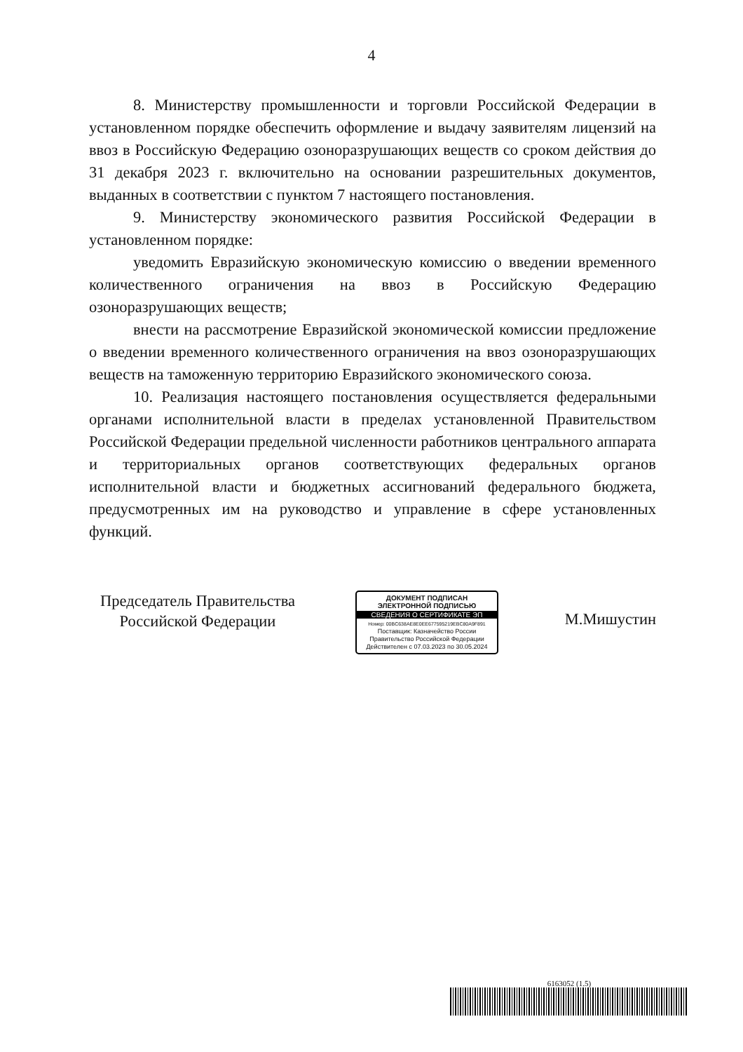4
8. Министерству промышленности и торговли Российской Федерации в установленном порядке обеспечить оформление и выдачу заявителям лицензий на ввоз в Российскую Федерацию озоноразрушающих веществ со сроком действия до 31 декабря 2023 г. включительно на основании разрешительных документов, выданных в соответствии с пунктом 7 настоящего постановления.
9. Министерству экономического развития Российской Федерации в установленном порядке:
уведомить Евразийскую экономическую комиссию о введении временного количественного ограничения на ввоз в Российскую Федерацию озоноразрушающих веществ;
внести на рассмотрение Евразийской экономической комиссии предложение о введении временного количественного ограничения на ввоз озоноразрушающих веществ на таможенную территорию Евразийского экономического союза.
10. Реализация настоящего постановления осуществляется федеральными органами исполнительной власти в пределах установленной Правительством Российской Федерации предельной численности работников центрального аппарата и территориальных органов соответствующих федеральных органов исполнительной власти и бюджетных ассигнований федерального бюджета, предусмотренных им на руководство и управление в сфере установленных функций.
Председатель Правительства
Российской Федерации
ДОКУМЕНТ ПОДПИСАН
ЭЛЕКТРОННОЙ ПОДПИСЬЮ
СВЕДЕНИЯ О СЕРТИФИКАТЕ ЭП
Номер: 00BC638AE8E0EE677595219EBC80A9F891
Поставщик: Казначейство России
Правительство Российской Федерации
Действителен с 07.03.2023 по 30.05.2024
М.Мишустин
6163052 (1.5)